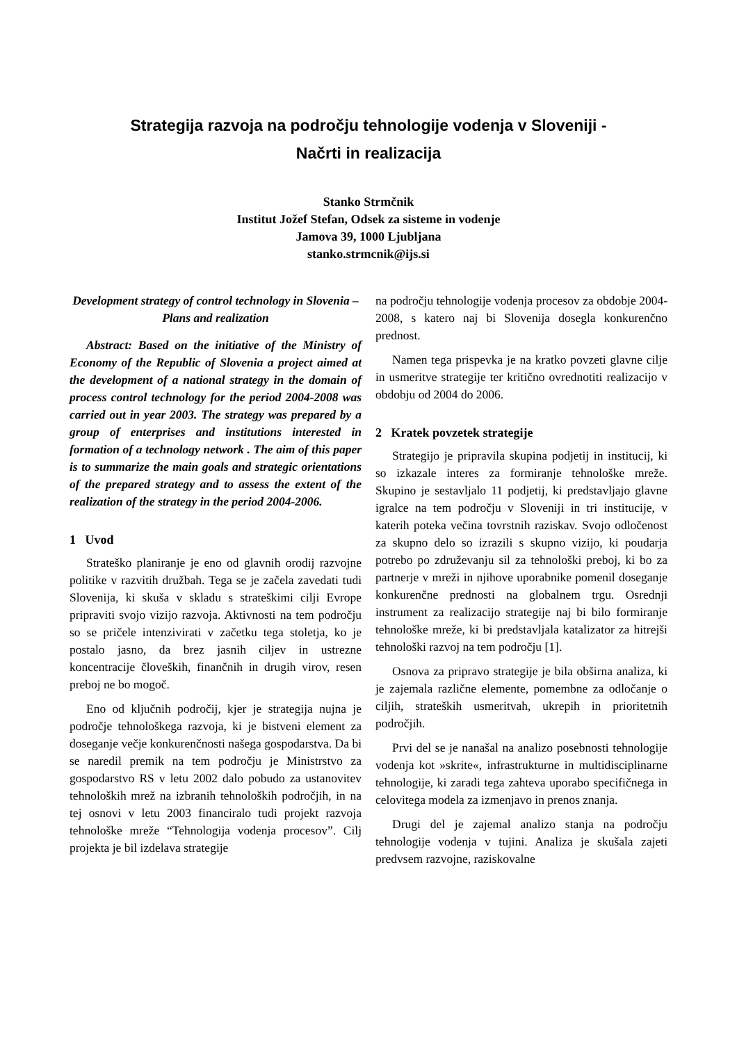Strategija razvoja na področju tehnologije vodenja v Sloveniji -
Načrti in realizacija
Stanko Strmčnik
Institut Jožef Stefan, Odsek za sisteme in vodenje
Jamova 39, 1000 Ljubljana
stanko.strmcnik@ijs.si
Development strategy of control technology in Slovenia – Plans and realization
Abstract: Based on the initiative of the Ministry of Economy of the Republic of Slovenia a project aimed at the development of a national strategy in the domain of process control technology for the period 2004-2008 was carried out in year 2003. The strategy was prepared by a group of enterprises and institutions interested in formation of a technology network . The aim of this paper is to summarize the main goals and strategic orientations of the prepared strategy and to assess the extent of the realization of the strategy in the period 2004-2006.
1 Uvod
Strateško planiranje je eno od glavnih orodij razvojne politike v razvitih družbah. Tega se je začela zavedati tudi Slovenija, ki skuša v skladu s strateškimi cilji Evrope pripraviti svojo vizijo razvoja. Aktivnosti na tem področju so se pričele intenzivirati v začetku tega stoletja, ko je postalo jasno, da brez jasnih ciljev in ustrezne koncentracije človeških, finančnih in drugih virov, resen preboj ne bo mogoč.
Eno od ključnih področij, kjer je strategija nujna je področje tehnološkega razvoja, ki je bistveni element za doseganje večje konkurenčnosti našega gospodarstva. Da bi se naredil premik na tem področju je Ministrstvo za gospodarstvo RS v letu 2002 dalo pobudo za ustanovitev tehnoloških mrež na izbranih tehnoloških področjih, in na tej osnovi v letu 2003 financiralo tudi projekt razvoja tehnološke mreže “Tehnologija vodenja procesov”. Cilj projekta je bil izdelava strategije
na področju tehnologije vodenja procesov za obdobje 2004-2008, s katero naj bi Slovenija dosegla konkurenčno prednost.
Namen tega prispevka je na kratko povzeti glavne cilje in usmeritve strategije ter kritično ovrednotiti realizacijo v obdobju od 2004 do 2006.
2 Kratek povzetek strategije
Strategijo je pripravila skupina podjetij in institucij, ki so izkazale interes za formiranje tehnološke mreže. Skupino je sestavljalo 11 podjetij, ki predstavljajo glavne igralce na tem področju v Sloveniji in tri institucije, v katerih poteka večina tovrstnih raziskav. Svojo odločenost za skupno delo so izrazili s skupno vizijo, ki poudarja potrebo po združevanju sil za tehnološki preboj, ki bo za partnerje v mreži in njihove uporabnike pomenil doseganje konkurenčne prednosti na globalnem trgu. Osrednji instrument za realizacijo strategije naj bi bilo formiranje tehnološke mreže, ki bi predstavljala katalizator za hitrejši tehnološki razvoj na tem področju [1].
Osnova za pripravo strategije je bila obširna analiza, ki je zajemala različne elemente, pomembne za odločanje o ciljih, strateških usmeritvah, ukrepih in prioritetnih področjih.
Prvi del se je nanašal na analizo posebnosti tehnologije vodenja kot »skrite«, infrastrukturne in multidisciplinarne tehnologije, ki zaradi tega zahteva uporabo specifičnega in celovitega modela za izmenjavo in prenos znanja.
Drugi del je zajemal analizo stanja na področju tehnologije vodenja v tujini. Analiza je skušala zajeti predvsem razvojne, raziskovalne